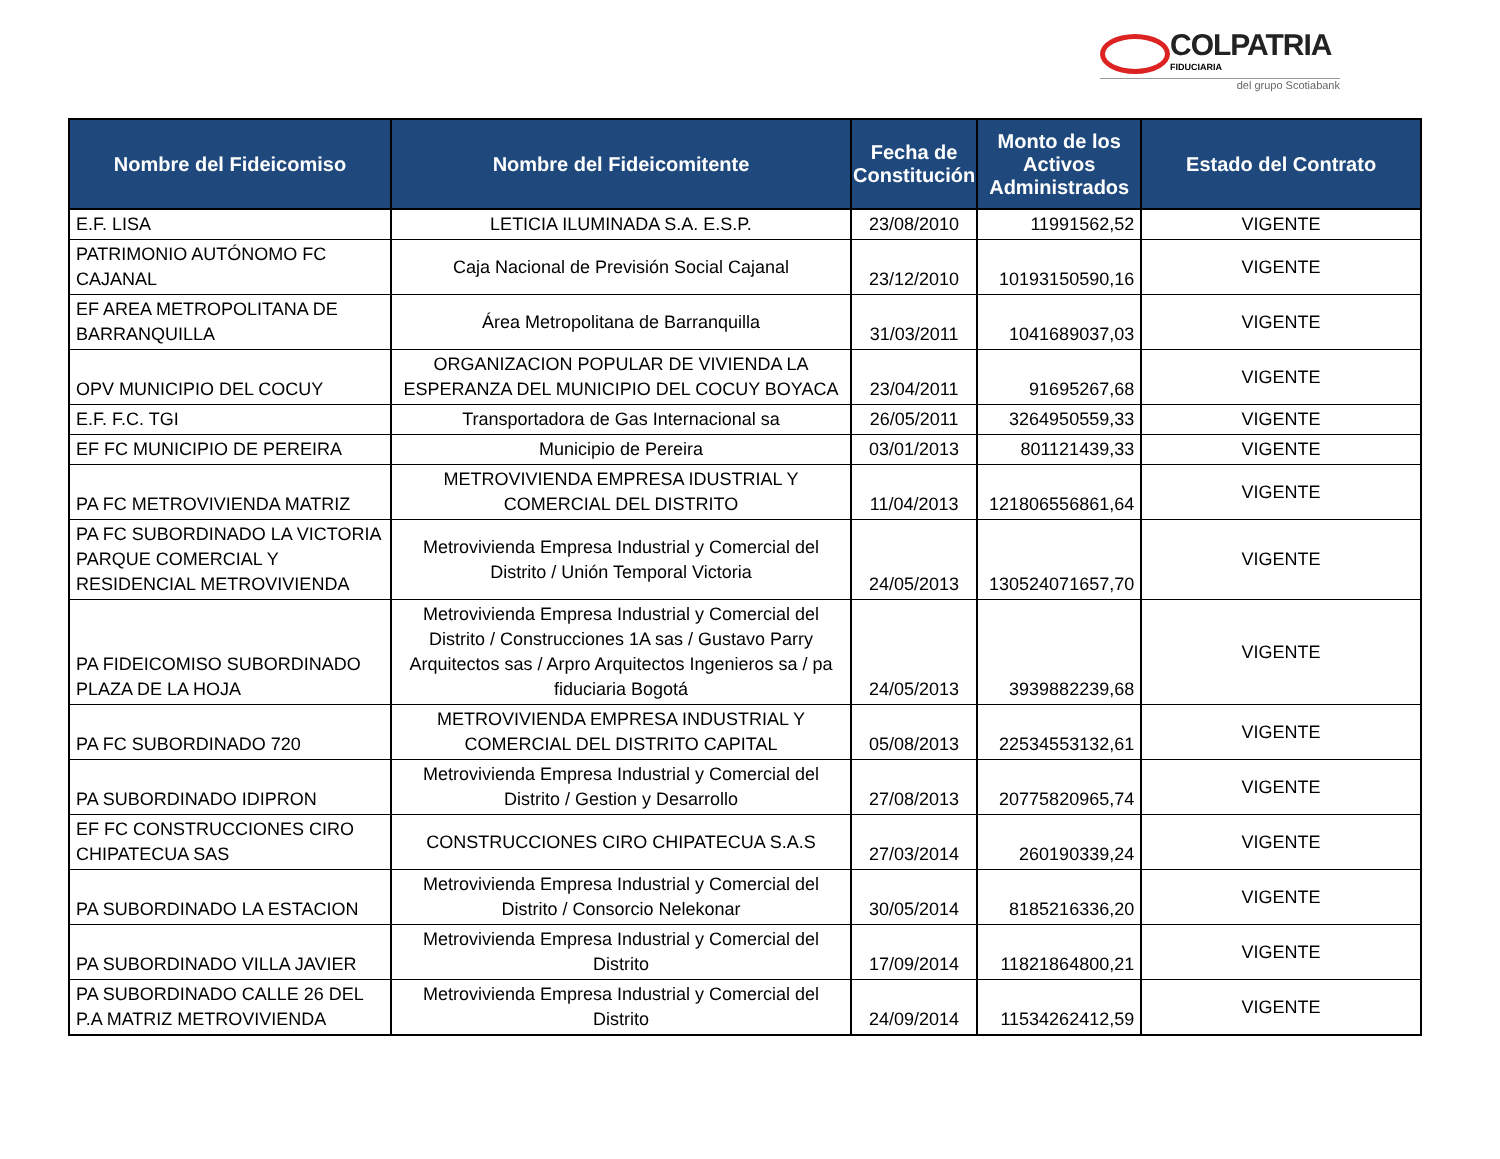COLPATRIA
FIDUCIARIA
del grupo Scotiabank
| Nombre del Fideicomiso | Nombre del Fideicomitente | Fecha de Constitución | Monto de los Activos Administrados | Estado del Contrato |
| --- | --- | --- | --- | --- |
| E.F. LISA | LETICIA ILUMINADA S.A. E.S.P. | 23/08/2010 | 11991562,52 | VIGENTE |
| PATRIMONIO AUTÓNOMO FC CAJANAL | Caja Nacional de Previsión Social Cajanal | 23/12/2010 | 10193150590,16 | VIGENTE |
| EF AREA METROPOLITANA DE BARRANQUILLA | Área Metropolitana de Barranquilla | 31/03/2011 | 1041689037,03 | VIGENTE |
| OPV MUNICIPIO DEL COCUY | ORGANIZACION POPULAR DE VIVIENDA LA ESPERANZA DEL MUNICIPIO DEL COCUY BOYACA | 23/04/2011 | 91695267,68 | VIGENTE |
| E.F. F.C. TGI | Transportadora de Gas Internacional sa | 26/05/2011 | 3264950559,33 | VIGENTE |
| EF FC MUNICIPIO DE PEREIRA | Municipio de Pereira | 03/01/2013 | 801121439,33 | VIGENTE |
| PA FC METROVIVIENDA MATRIZ | METROVIVIENDA EMPRESA IDUSTRIAL Y COMERCIAL DEL DISTRITO | 11/04/2013 | 121806556861,64 | VIGENTE |
| PA FC SUBORDINADO LA VICTORIA PARQUE COMERCIAL Y RESIDENCIAL METROVIVIENDA | Metrovivienda Empresa Industrial y Comercial del Distrito / Unión Temporal Victoria | 24/05/2013 | 130524071657,70 | VIGENTE |
| PA FIDEICOMISO SUBORDINADO PLAZA DE LA HOJA | Metrovivienda Empresa Industrial y Comercial del Distrito / Construcciones 1A sas / Gustavo Parry Arquitectos sas / Arpro Arquitectos Ingenieros sa / pa fiduciaria Bogotá | 24/05/2013 | 3939882239,68 | VIGENTE |
| PA FC SUBORDINADO 720 | METROVIVIENDA EMPRESA INDUSTRIAL Y COMERCIAL DEL DISTRITO CAPITAL | 05/08/2013 | 22534553132,61 | VIGENTE |
| PA SUBORDINADO IDIPRON | Metrovivienda Empresa Industrial y Comercial del Distrito / Gestion y Desarrollo | 27/08/2013 | 20775820965,74 | VIGENTE |
| EF FC CONSTRUCCIONES CIRO CHIPATECUA SAS | CONSTRUCCIONES CIRO CHIPATECUA S.A.S | 27/03/2014 | 260190339,24 | VIGENTE |
| PA SUBORDINADO LA ESTACION | Metrovivienda Empresa Industrial y Comercial del Distrito / Consorcio Nelekonar | 30/05/2014 | 8185216336,20 | VIGENTE |
| PA SUBORDINADO VILLA JAVIER | Metrovivienda Empresa Industrial y Comercial del Distrito | 17/09/2014 | 11821864800,21 | VIGENTE |
| PA SUBORDINADO CALLE 26 DEL P.A MATRIZ METROVIVIENDA | Metrovivienda Empresa Industrial y Comercial del Distrito | 24/09/2014 | 11534262412,59 | VIGENTE |